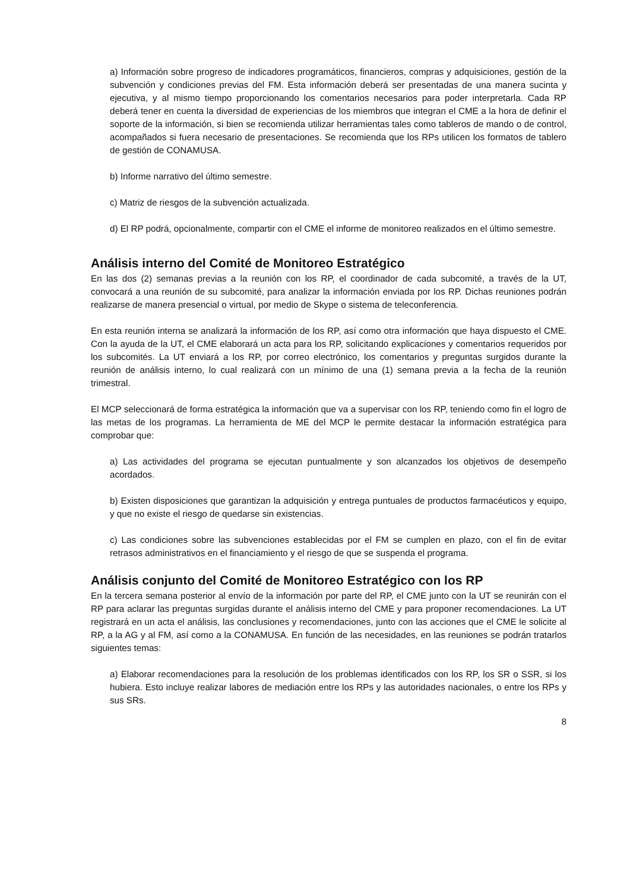a) Información sobre progreso de indicadores programáticos, financieros, compras y adquisiciones, gestión de la subvención y condiciones previas del FM. Esta información deberá ser presentadas de una manera sucinta y ejecutiva, y al mismo tiempo proporcionando los comentarios necesarios para poder interpretarla. Cada RP deberá tener en cuenta la diversidad de experiencias de los miembros que integran el CME a la hora de definir el soporte de la información, si bien se recomienda utilizar herramientas tales como tableros de mando o de control, acompañados si fuera necesario de presentaciones. Se recomienda que los RPs utilicen los formatos de tablero de gestión de CONAMUSA.
b) Informe narrativo del último semestre.
c) Matriz de riesgos de la subvención actualizada.
d) El RP podrá, opcionalmente, compartir con el CME el informe de monitoreo realizados en el último semestre.
Análisis interno del Comité de Monitoreo Estratégico
En las dos (2) semanas previas a la reunión con los RP, el coordinador de cada subcomité, a través de la UT, convocará a una reunión de su subcomité, para analizar la información enviada por los RP. Dichas reuniones podrán realizarse de manera presencial o virtual, por medio de Skype o sistema de teleconferencia.
En esta reunión interna se analizará la información de los RP, así como otra información que haya dispuesto el CME. Con la ayuda de la UT, el CME elaborará un acta para los RP, solicitando explicaciones y comentarios requeridos por los subcomités. La UT enviará a los RP, por correo electrónico, los comentarios y preguntas surgidos durante la reunión de análisis interno, lo cual realizará con un mínimo de una (1) semana previa a la fecha de la reunión trimestral.
El MCP seleccionará de forma estratégica la información que va a supervisar con los RP, teniendo como fin el logro de las metas de los programas. La herramienta de ME del MCP le permite destacar la información estratégica para comprobar que:
a) Las actividades del programa se ejecutan puntualmente y son alcanzados los objetivos de desempeño acordados.
b) Existen disposiciones que garantizan la adquisición y entrega puntuales de productos farmacéuticos y equipo, y que no existe el riesgo de quedarse sin existencias.
c) Las condiciones sobre las subvenciones establecidas por el FM se cumplen en plazo, con el fin de evitar retrasos administrativos en el financiamiento y el riesgo de que se suspenda el programa.
Análisis conjunto del Comité de Monitoreo Estratégico con los RP
En la tercera semana posterior al envío de la información por parte del RP, el CME junto con la UT se reunirán con el RP para aclarar las preguntas surgidas durante el análisis interno del CME y para proponer recomendaciones. La UT registrará en un acta el análisis, las conclusiones y recomendaciones, junto con las acciones que el CME le solicite al RP, a la AG y al FM, así como a la CONAMUSA. En función de las necesidades, en las reuniones se podrán tratarlos siguientes temas:
a) Elaborar recomendaciones para la resolución de los problemas identificados con los RP, los SR o SSR, si los hubiera. Esto incluye realizar labores de mediación entre los RPs y las autoridades nacionales, o entre los RPs y sus SRs.
8